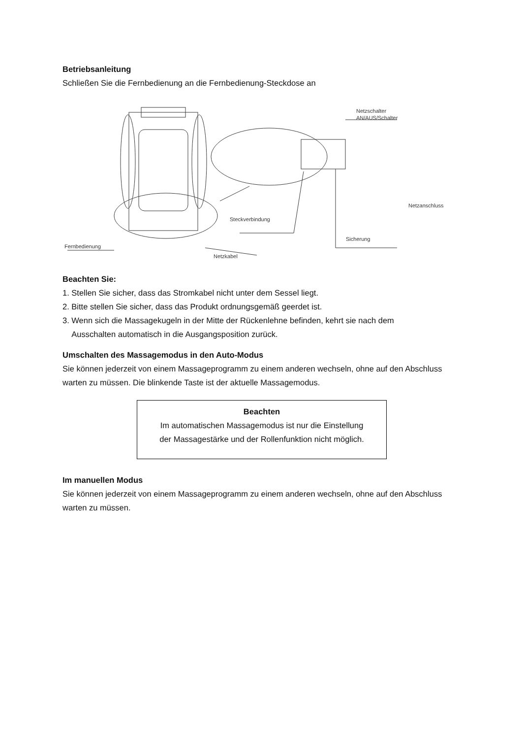Betriebsanleitung
Schließen Sie die Fernbedienung an die Fernbedienung-Steckdose an
Netzschalter
AN/AUS/Schalter
Netzanschluss
Steckverbindung
Sicherung
Fernbedienung
Netzkabel
Beachten Sie:
1. Stellen Sie sicher, dass das Stromkabel nicht unter dem Sessel liegt.
2. Bitte stellen Sie sicher, dass das Produkt ordnungsgemäß geerdet ist.
3. Wenn sich die Massagekugeln in der Mitte der Rückenlehne befinden, kehrt sie nach dem
Ausschalten automatisch in die Ausgangsposition zurück.
Umschalten des Massagemodus in den Auto-Modus
Sie können jederzeit von einem Massageprogramm zu einem anderen wechseln, ohne auf den Abschluss warten zu müssen. Die blinkende Taste ist der aktuelle Massagemodus.
Beachten
Im automatischen Massagemodus ist nur die Einstellung
der Massagestärke und der Rollenfunktion nicht möglich.
Im manuellen Modus
Sie können jederzeit von einem Massageprogramm zu einem anderen wechseln, ohne auf den Abschluss warten zu müssen.